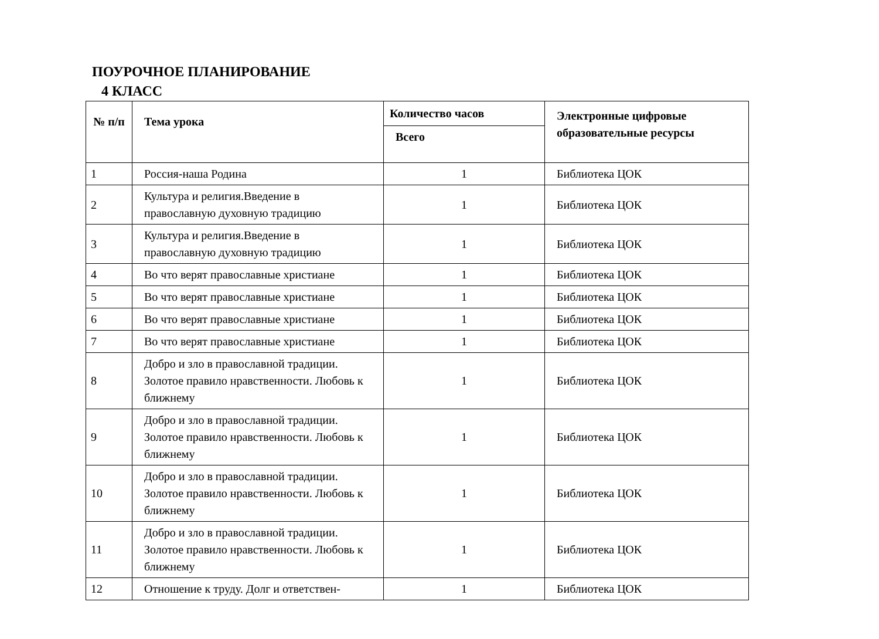ПОУРОЧНОЕ ПЛАНИРОВАНИЕ
4 КЛАСС
| № п/п | Тема урока | Количество часов | Электронные цифровые образовательные ресурсы |
| --- | --- | --- | --- |
| | | Всего | |
| 1 | Россия-наша Родина | 1 | Библиотека ЦОК |
| 2 | Культура и религия.Введение в православную духовную традицию | 1 | Библиотека ЦОК |
| 3 | Культура и религия.Введение в православную духовную традицию | 1 | Библиотека ЦОК |
| 4 | Во что верят православные христиане | 1 | Библиотека ЦОК |
| 5 | Во что верят православные христиане | 1 | Библиотека ЦОК |
| 6 | Во что верят православные христиане | 1 | Библиотека ЦОК |
| 7 | Во что верят православные христиане | 1 | Библиотека ЦОК |
| 8 | Добро и зло в православной традиции. Золотое правило нравственности. Любовь к ближнему | 1 | Библиотека ЦОК |
| 9 | Добро и зло в православной традиции. Золотое правило нравственности. Любовь к ближнему | 1 | Библиотека ЦОК |
| 10 | Добро и зло в православной традиции. Золотое правило нравственности. Любовь к ближнему | 1 | Библиотека ЦОК |
| 11 | Добро и зло в православной традиции. Золотое правило нравственности. Любовь к ближнему | 1 | Библиотека ЦОК |
| 12 | Отношение к труду. Долг и ответствен- | 1 | Библиотека ЦОК |